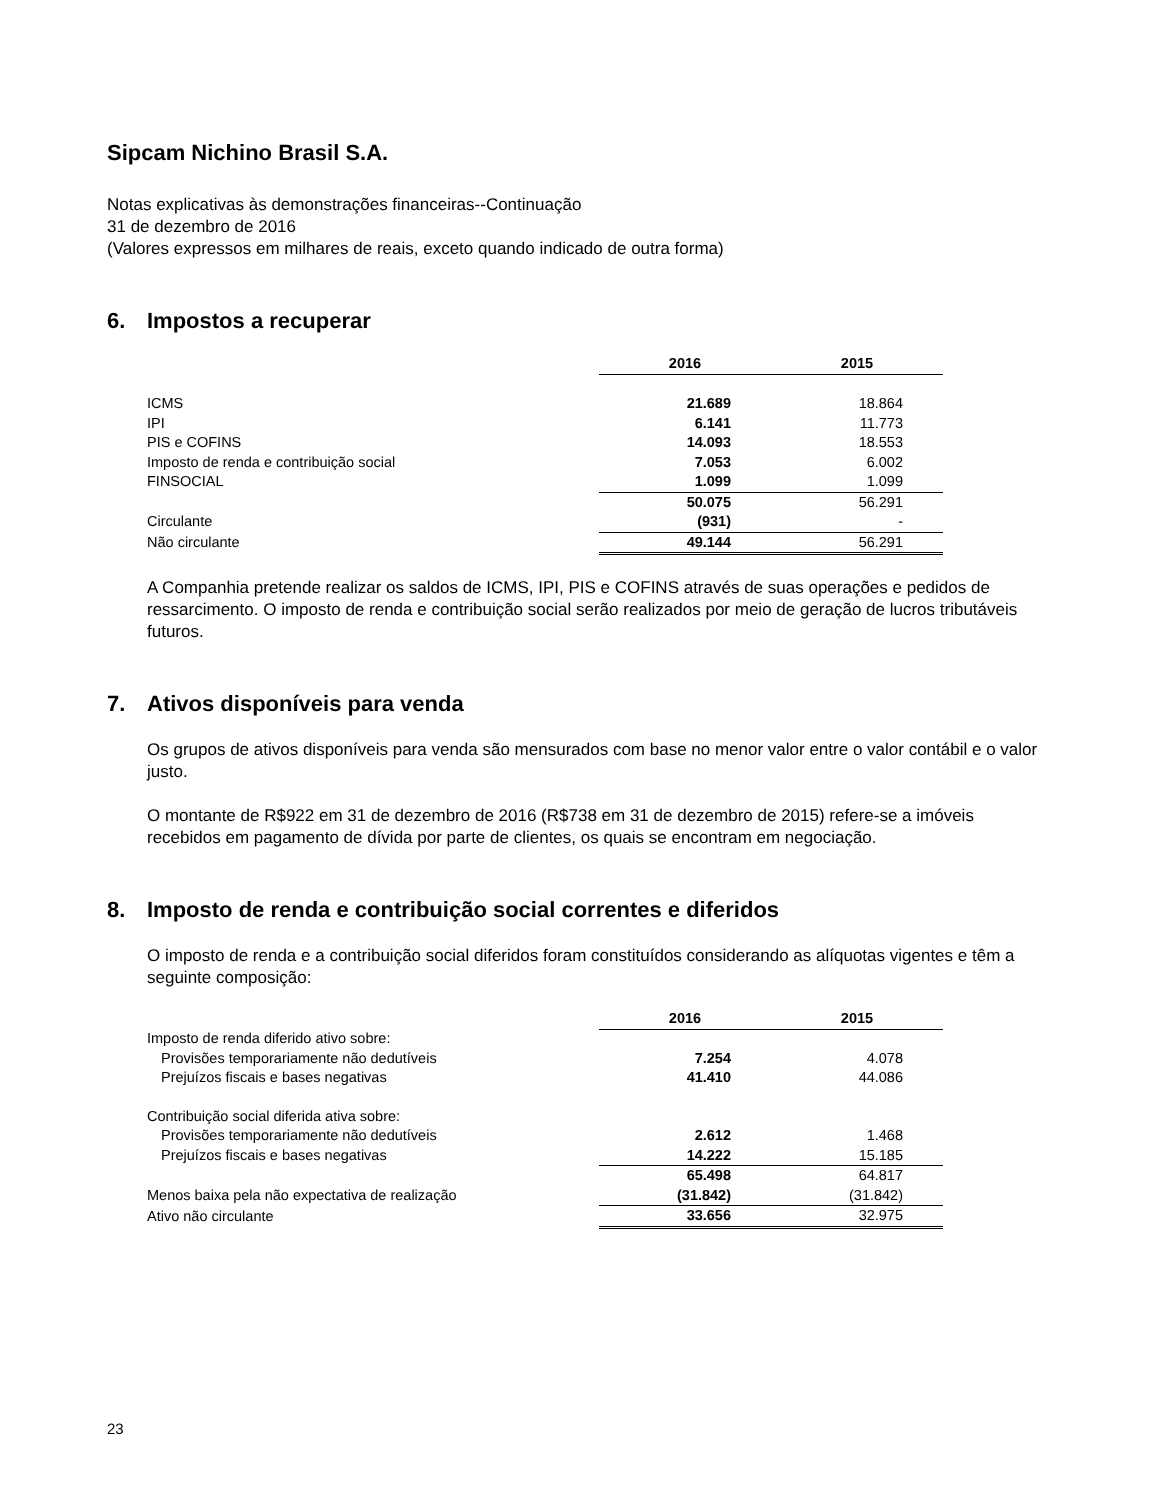Sipcam Nichino Brasil S.A.
Notas explicativas às demonstrações financeiras--Continuação
31 de dezembro de 2016
(Valores expressos em milhares de reais, exceto quando indicado de outra forma)
6. Impostos a recuperar
| | 2016 | 2015 |
| ICMS | 21.689 | 18.864 |
| IPI | 6.141 | 11.773 |
| PIS e COFINS | 14.093 | 18.553 |
| Imposto de renda e contribuição social | 7.053 | 6.002 |
| FINSOCIAL | 1.099 | 1.099 |
| | 50.075 | 56.291 |
| Circulante | (931) | - |
| Não circulante | 49.144 | 56.291 |
A Companhia pretende realizar os saldos de ICMS, IPI, PIS e COFINS através de suas operações e pedidos de ressarcimento. O imposto de renda e contribuição social serão realizados por meio de geração de lucros tributáveis futuros.
7. Ativos disponíveis para venda
Os grupos de ativos disponíveis para venda são mensurados com base no menor valor entre o valor contábil e o valor justo.
O montante de R$922 em 31 de dezembro de 2016 (R$738 em 31 de dezembro de 2015) refere-se a imóveis recebidos em pagamento de dívida por parte de clientes, os quais se encontram em negociação.
8. Imposto de renda e contribuição social correntes e diferidos
O imposto de renda e a contribuição social diferidos foram constituídos considerando as alíquotas vigentes e têm a seguinte composição:
| | 2016 | 2015 |
| Imposto de renda diferido ativo sobre: | | |
| Provisões temporariamente não dedutíveis | 7.254 | 4.078 |
| Prejuízos fiscais e bases negativas | 41.410 | 44.086 |
| Contribuição social diferida ativa sobre: | | |
| Provisões temporariamente não dedutíveis | 2.612 | 1.468 |
| Prejuízos fiscais e bases negativas | 14.222 | 15.185 |
| | 65.498 | 64.817 |
| Menos baixa pela não expectativa de realização | (31.842) | (31.842) |
| Ativo não circulante | 33.656 | 32.975 |
23